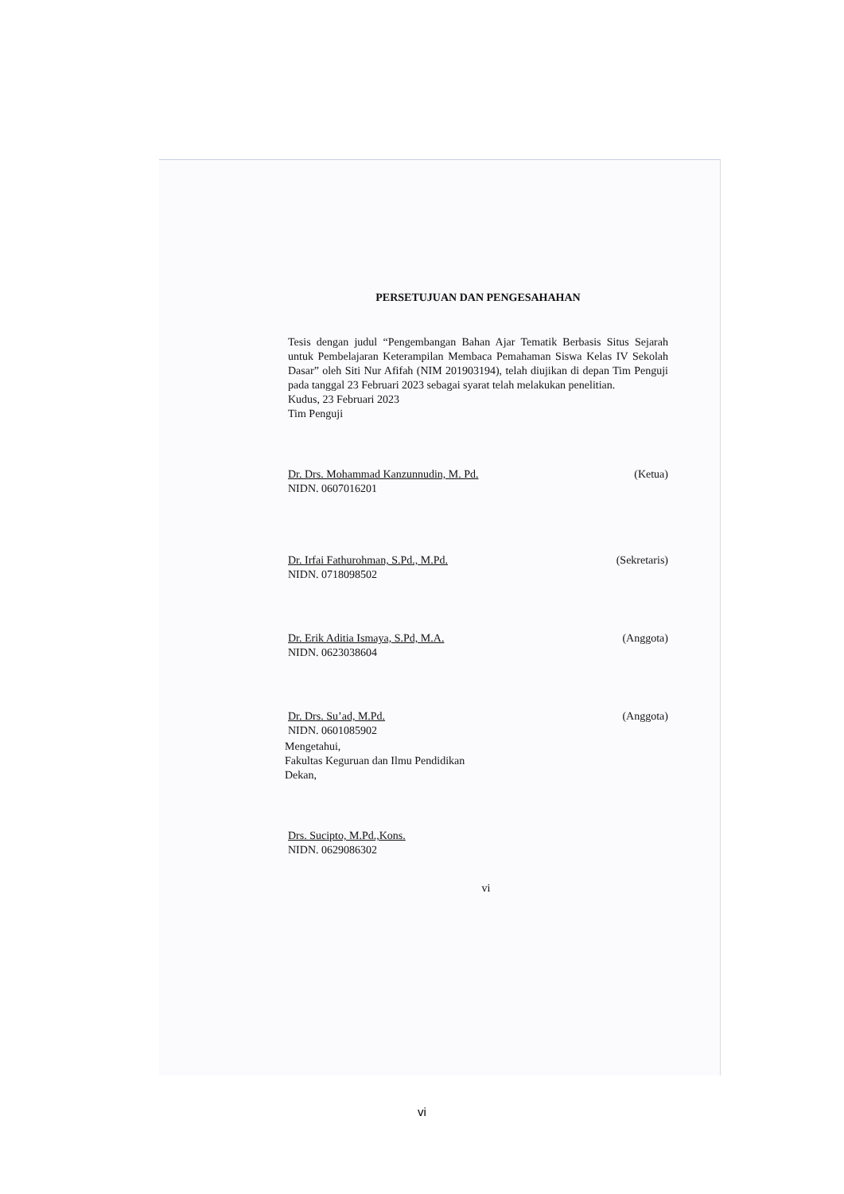PERSETUJUAN DAN PENGESAHAHAN
Tesis dengan judul “Pengembangan Bahan Ajar Tematik Berbasis Situs Sejarah untuk Pembelajaran Keterampilan Membaca Pemahaman Siswa Kelas IV Sekolah Dasar” oleh Siti Nur Afifah (NIM 201903194), telah diujikan di depan Tim Penguji pada tanggal 23 Februari 2023 sebagai syarat telah melakukan penelitian.
Kudus, 23 Februari 2023
Tim Penguji
Dr. Drs. Mohammad Kanzunnudin, M. Pd. (Ketua)
NIDN. 0607016201
Dr. Irfai Fathurohman, S.Pd., M.Pd. (Sekretaris)
NIDN. 0718098502
Dr. Erik Aditia Ismaya, S.Pd, M.A. (Anggota)
NIDN. 0623038604
Dr. Drs. Su’ad, M.Pd. (Anggota)
NIDN. 0601085902
Mengetahui,
Fakultas Keguruan dan Ilmu Pendidikan
Dekan,
Drs. Sucipto, M.Pd.,Kons.
NIDN. 0629086302
vi
vi